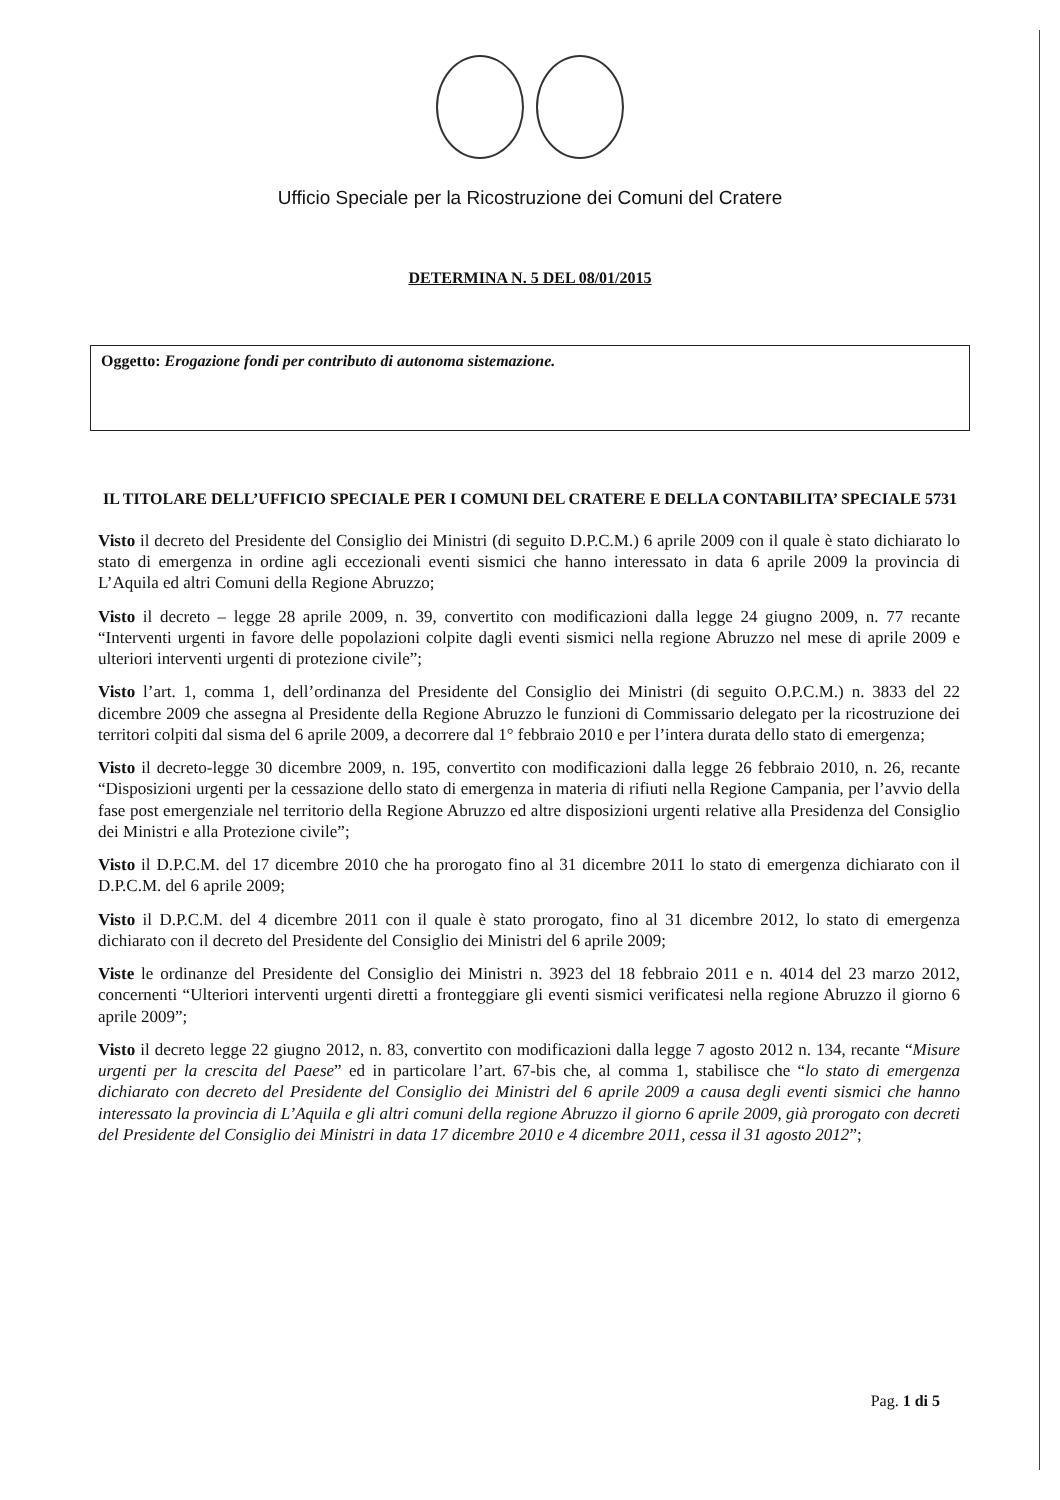Ufficio Speciale per la Ricostruzione dei Comuni del Cratere
DETERMINA N. 5 DEL 08/01/2015
Oggetto: Erogazione fondi per contributo di autonoma sistemazione.
IL TITOLARE DELL’UFFICIO SPECIALE PER I COMUNI DEL CRATERE E DELLA CONTABILITA’ SPECIALE 5731
Visto il decreto del Presidente del Consiglio dei Ministri (di seguito D.P.C.M.) 6 aprile 2009 con il quale è stato dichiarato lo stato di emergenza in ordine agli eccezionali eventi sismici che hanno interessato in data 6 aprile 2009 la provincia di L’Aquila ed altri Comuni della Regione Abruzzo;
Visto il decreto – legge 28 aprile 2009, n. 39, convertito con modificazioni dalla legge 24 giugno 2009, n. 77 recante “Interventi urgenti in favore delle popolazioni colpite dagli eventi sismici nella regione Abruzzo nel mese di aprile 2009 e ulteriori interventi urgenti di protezione civile”;
Visto l’art. 1, comma 1, dell’ordinanza del Presidente del Consiglio dei Ministri (di seguito O.P.C.M.) n. 3833 del 22 dicembre 2009 che assegna al Presidente della Regione Abruzzo le funzioni di Commissario delegato per la ricostruzione dei territori colpiti dal sisma del 6 aprile 2009, a decorrere dal 1° febbraio 2010 e per l’intera durata dello stato di emergenza;
Visto il decreto-legge 30 dicembre 2009, n. 195, convertito con modificazioni dalla legge 26 febbraio 2010, n. 26, recante “Disposizioni urgenti per la cessazione dello stato di emergenza in materia di rifiuti nella Regione Campania, per l’avvio della fase post emergenziale nel territorio della Regione Abruzzo ed altre disposizioni urgenti relative alla Presidenza del Consiglio dei Ministri e alla Protezione civile”;
Visto il D.P.C.M. del 17 dicembre 2010 che ha prorogato fino al 31 dicembre 2011 lo stato di emergenza dichiarato con il D.P.C.M. del 6 aprile 2009;
Visto il D.P.C.M. del 4 dicembre 2011 con il quale è stato prorogato, fino al 31 dicembre 2012, lo stato di emergenza dichiarato con il decreto del Presidente del Consiglio dei Ministri del 6 aprile 2009;
Viste le ordinanze del Presidente del Consiglio dei Ministri n. 3923 del 18 febbraio 2011 e n. 4014 del 23 marzo 2012, concernenti “Ulteriori interventi urgenti diretti a fronteggiare gli eventi sismici verificatesi nella regione Abruzzo il giorno 6 aprile 2009”;
Visto il decreto legge 22 giugno 2012, n. 83, convertito con modificazioni dalla legge 7 agosto 2012 n. 134, recante “Misure urgenti per la crescita del Paese” ed in particolare l’art. 67-bis che, al comma 1, stabilisce che “lo stato di emergenza dichiarato con decreto del Presidente del Consiglio dei Ministri del 6 aprile 2009 a causa degli eventi sismici che hanno interessato la provincia di L’Aquila e gli altri comuni della regione Abruzzo il giorno 6 aprile 2009, già prorogato con decreti del Presidente del Consiglio dei Ministri in data 17 dicembre 2010 e 4 dicembre 2011, cessa il 31 agosto 2012”;
Pag. 1 di 5